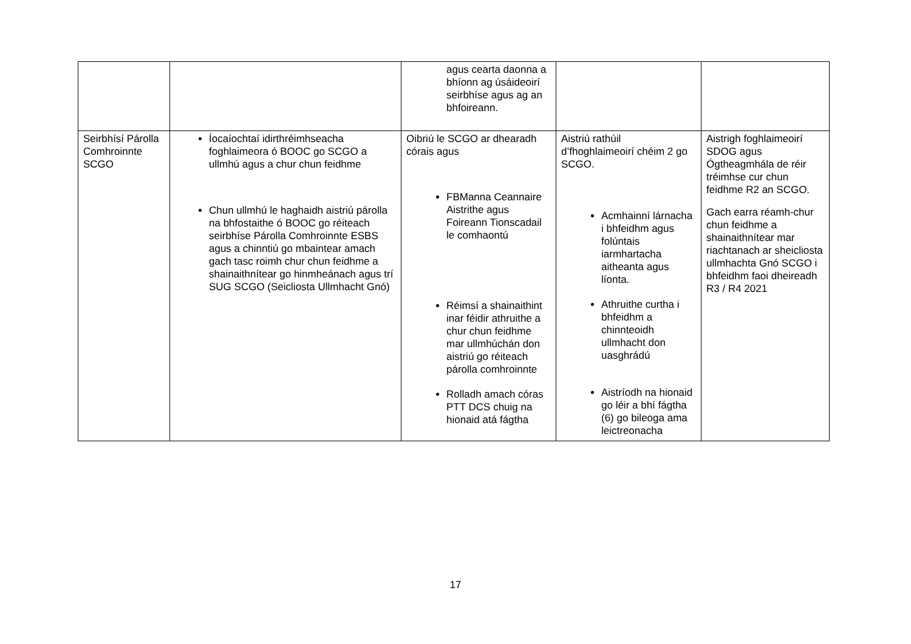| | | agus cearta daonna a bhíonn ag úsáideoirí seirbhíse agus ag an bhfoireann. | | |
| Seirbhísí Párolla Comhroinnte SCGO | Íocaíochtaí idirthréimhseacha foghlaimeora ó BOOC go SCGO a ullmhú agus a chur chun feidhme Chun ullmhú le haghaidh aistriú párolla na bhfostaithe ó BOOC go réiteach seirbhíse Párolla Comhroinnte ESBS agus a chinntiú go mbaintear amach gach tasc roimh chur chun feidhme a shainaithnítear go hinmheánach agus trí SUG SCGO (Seicliosta Ullmhacht Gnó) | Oibriú le SCGO ar dhearadh córais agus FBManna Ceannaire Aistrithe agus Foireann Tionscadail le comhaontú Réimsí a shainaithint inar féidir athruithe a chur chun feidhme mar ullmhúchán don aistriú go réiteach párolla comhroinnte Rolladh amach córas PTT DCS chuig na hionaid atá fágtha | Aistriú rathúil d’fhoghlaimeoirí chéim 2 go SCGO. Acmhainní lárnacha i bhfeidhm agus folúntais iarmhartacha aitheanta agus líonta. Athruithe curtha i bhfeidhm a chinnteoidh ullmhacht don uasghrádú Aistríodh na hionaid go léir a bhí fágtha (6) go bileoga ama leictreonacha | Aistrigh foghlaimeoirí SDOG agus Ógtheagmhála de réir tréimhse cur chun feidhme R2 an SCGO. Gach earra réamh-chur chun feidhme a shainaithnítear mar riachtanach ar sheicliosta ullmhachta Gnó SCGO i bhfeidhm faoi dheireadh R3 / R4 2021 |
17